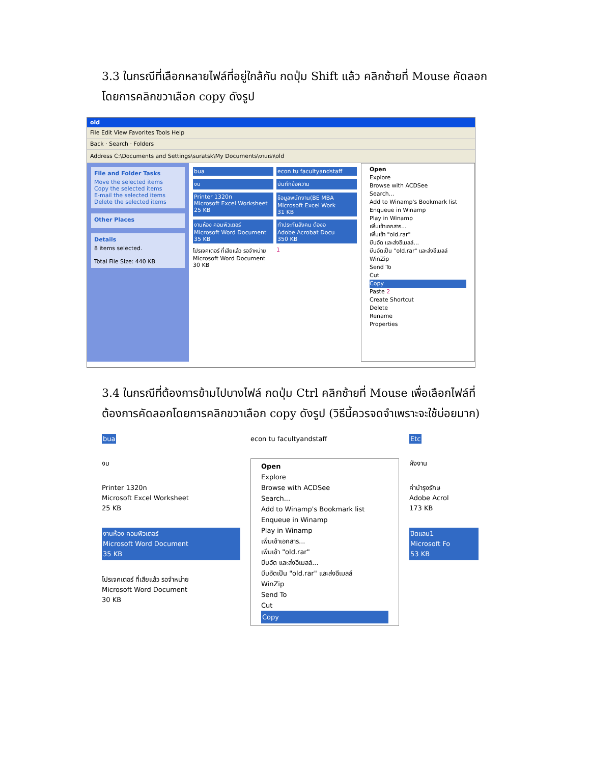3.3 ในกรณีที่เลือกหลายไฟล์ที่อยู่ใกล้กัน กดปุ่ม Shift แล้ว คลิกซ้ายที่ Mouse คัดลอก โดยการคลิกขวาเลือก copy ดังรูป
old
File Edit View Favorites Tools Help
Back · Search · Folders
Address C:\Documents and Settings\suratsk\My Documents\งานเรา\old
File and Folder Tasks
Move the selected items
Copy the selected items
E-mail the selected items
Delete the selected items
Other Places
Details
8 items selected.
Total File Size: 440 KB
bua econ tu facultyandstaff งบ บันทึกข้อความ Printer 1320n
Microsoft Excel Worksheet
25 KB ข้อมูลพนักงาน(BE MBA
Microsoft Excel Work
31 KB งานห้อง คอมพิวเตอร์
Microsoft Word Document
35 KB ทำประกันสังคม ต้องอ
Adobe Acrobat Docu
350 KB โปรเจคเตอร์ ที่เสียแล้ว รอจำหน่าย
Microsoft Word Document
30 KB 1
Open
Explore
Browse with ACDSee
Search...
Add to Winamp's Bookmark list
Enqueue in Winamp
Play in Winamp
เพิ่มเข้าเอกสาร...
เพิ่มเข้า "old.rar"
บีบอัด และส่งอีเมลล์...
บีบอัดเป็น "old.rar" และส่งอีเมลล์
WinZip
Send To
Cut
Copy
Paste 2
Create Shortcut
Delete
Rename
Properties
3.4 ในกรณีที่ต้องการข้ามไปบางไฟล์ กดปุ่ม Ctrl คลิกซ้ายที่ Mouse เพื่อเลือกไฟล์ที่ต้องการคัดลอกโดยการคลิกขวาเลือก copy ดังรูป (วิธีนี้ควรจดจำเพราะจะใช้บ่อยมาก)
bua
งบ
Printer 1320n
Microsoft Excel Worksheet
25 KB
งานห้อง คอมพิวเตอร์
Microsoft Word Document
35 KB
โปรเจคเตอร์ ที่เสียแล้ว รอจำหน่าย
Microsoft Word Document
30 KB
econ tu facultyandstaff
Open
Explore
Browse with ACDSee
Search...
Add to Winamp's Bookmark list
Enqueue in Winamp
Play in Winamp
เพิ่มเข้าเอกสาร...
เพิ่มเข้า "old.rar"
บีบอัด และส่งอีเมลล์...
บีบอัดเป็น "old.rar" และส่งอีเมลล์
WinZip
Send To
Cut
Copy
Etc
ผังงาน
ค่าบำรุงรักษ
Adobe Acrol
173 KB
ปิดแลบ1
Microsoft Fo
53 KB